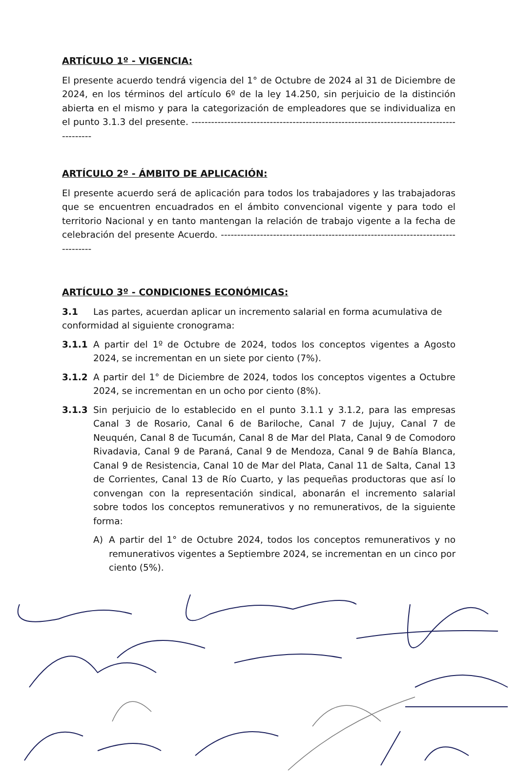ARTÍCULO 1º - VIGENCIA:
El presente acuerdo tendrá vigencia del 1° de Octubre de 2024 al 31 de Diciembre de 2024, en los términos del artículo 6º de la ley 14.250, sin perjuicio de la distinción abierta en el mismo y para la categorización de empleadores que se individualiza en el punto 3.1.3 del presente. ------------------------------------------------------------------------------------------
ARTÍCULO 2º - ÁMBITO DE APLICACIÓN:
El presente acuerdo será de aplicación para todos los trabajadores y las trabajadoras que se encuentren encuadrados en el ámbito convencional vigente y para todo el territorio Nacional y en tanto mantengan la relación de trabajo vigente a la fecha de celebración del presente Acuerdo. ---------------------------------------------------------------------------------
ARTÍCULO 3º - CONDICIONES ECONÓMICAS:
3.1 Las partes, acuerdan aplicar un incremento salarial en forma acumulativa de
conformidad al siguiente cronograma:
3.1.1 A partir del 1º de Octubre de 2024, todos los conceptos vigentes a Agosto 2024, se incrementan en un siete por ciento (7%).
3.1.2 A partir del 1° de Diciembre de 2024, todos los conceptos vigentes a Octubre 2024, se incrementan en un ocho por ciento (8%).
3.1.3 Sin perjuicio de lo establecido en el punto 3.1.1 y 3.1.2, para las empresas Canal 3 de Rosario, Canal 6 de Bariloche, Canal 7 de Jujuy, Canal 7 de Neuquén, Canal 8 de Tucumán, Canal 8 de Mar del Plata, Canal 9 de Comodoro Rivadavia, Canal 9 de Paraná, Canal 9 de Mendoza, Canal 9 de Bahía Blanca, Canal 9 de Resistencia, Canal 10 de Mar del Plata, Canal 11 de Salta, Canal 13 de Corrientes, Canal 13 de Río Cuarto, y las pequeñas productoras que así lo convengan con la representación sindical, abonarán el incremento salarial sobre todos los conceptos remunerativos y no remunerativos, de la siguiente forma:
A) A partir del 1° de Octubre 2024, todos los conceptos remunerativos y no remunerativos vigentes a Septiembre 2024, se incrementan en un cinco por ciento (5%).